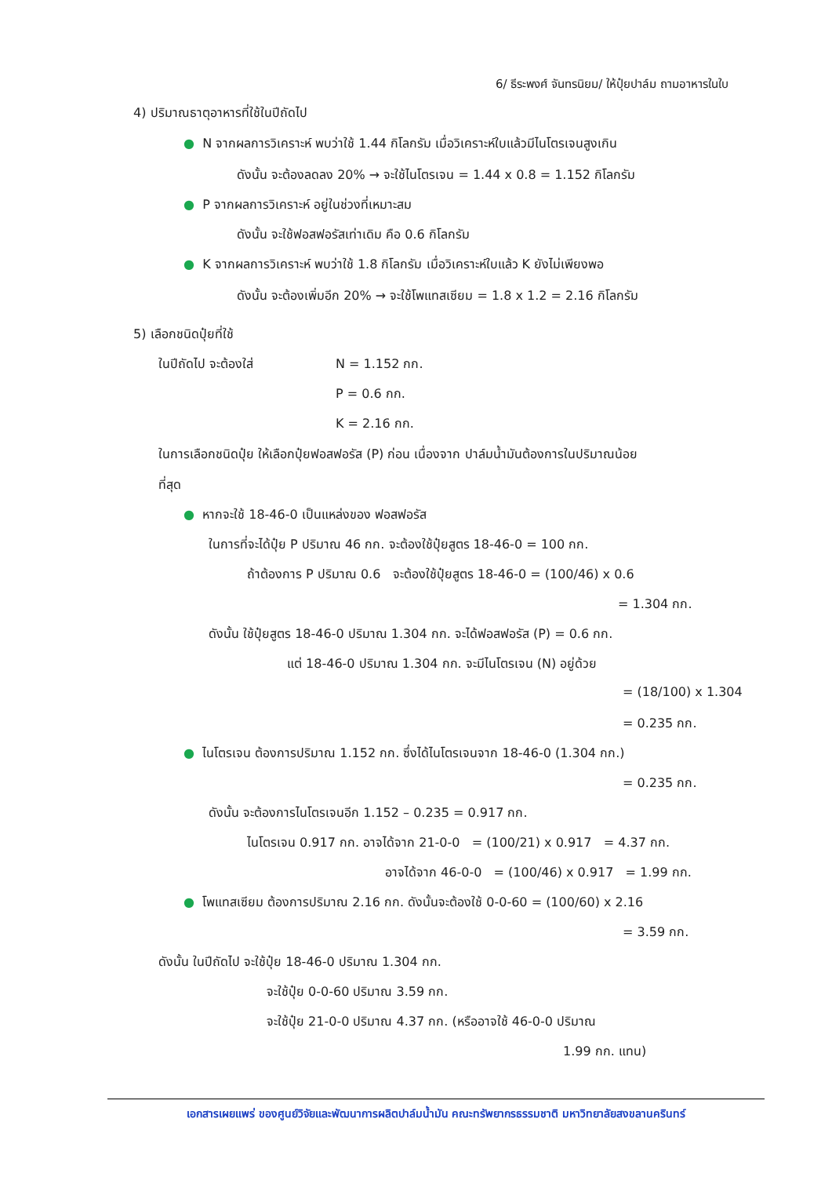6/ ธีระพงศ์ จันทรนิยม/ ให้ปุ๋ยปาล์ม ถามอาหารในใบ
4) ปริมาณธาตุอาหารที่ใช้ในปีถัดไป
● N จากผลการวิเคราะห์ พบว่าใช้ 1.44 กิโลกรัม เมื่อวิเคราะห์ใบแล้วมีไนโตรเจนสูงเกิน
ดังนั้น จะต้องลดลง 20% → จะใช้ไนโตรเจน = 1.44 x 0.8 = 1.152 กิโลกรัม
● P จากผลการวิเคราะห์ อยู่ในช่วงที่เหมาะสม
ดังนั้น จะใช้ฟอสฟอรัสเท่าเดิม คือ 0.6 กิโลกรัม
● K จากผลการวิเคราะห์ พบว่าใช้ 1.8 กิโลกรัม เมื่อวิเคราะห์ใบแล้ว K ยังไม่เพียงพอ
ดังนั้น จะต้องเพิ่มอีก 20% → จะใช้โพแทสเซียม = 1.8 x 1.2 = 2.16 กิโลกรัม
5) เลือกชนิดปุ๋ยที่ใช้
ในปีถัดไป จะต้องใส่ N = 1.152 กก.
P = 0.6 กก.
K = 2.16 กก.
ในการเลือกชนิดปุ๋ย ให้เลือกปุ๋ยฟอสฟอรัส (P) ก่อน เนื่องจาก ปาล์มน้ำมันต้องการในปริมาณน้อย
ที่สุด
● หากจะใช้ 18-46-0 เป็นแหล่งของ ฟอสฟอรัส
ในการที่จะได้ปุ๋ย P ปริมาณ 46 กก. จะต้องใช้ปุ๋ยสูตร 18-46-0 = 100 กก.
ถ้าต้องการ P ปริมาณ 0.6 จะต้องใช้ปุ๋ยสูตร 18-46-0 = (100/46) x 0.6
= 1.304 กก.
ดังนั้น ใช้ปุ๋ยสูตร 18-46-0 ปริมาณ 1.304 กก. จะได้ฟอสฟอรัส (P) = 0.6 กก.
แต่ 18-46-0 ปริมาณ 1.304 กก. จะมีไนโตรเจน (N) อยู่ด้วย
= (18/100) x 1.304
= 0.235 กก.
● ไนโตรเจน ต้องการปริมาณ 1.152 กก. ซึ่งได้ไนโตรเจนจาก 18-46-0 (1.304 กก.)
= 0.235 กก.
ดังนั้น จะต้องการไนโตรเจนอีก 1.152 – 0.235 = 0.917 กก.
ไนโตรเจน 0.917 กก. อาจได้จาก 21-0-0 = (100/21) x 0.917 = 4.37 กก.
อาจได้จาก 46-0-0 = (100/46) x 0.917 = 1.99 กก.
● โพแทสเซียม ต้องการปริมาณ 2.16 กก. ดังนั้นจะต้องใช้ 0-0-60 = (100/60) x 2.16
= 3.59 กก.
ดังนั้น ในปีถัดไป จะใช้ปุ๋ย 18-46-0 ปริมาณ 1.304 กก.
จะใช้ปุ๋ย 0-0-60 ปริมาณ 3.59 กก.
จะใช้ปุ๋ย 21-0-0 ปริมาณ 4.37 กก. (หรืออาจใช้ 46-0-0 ปริมาณ
1.99 กก. แทน)
เอกสารเผยแพร่ ของศูนย์วิจัยและพัฒนาการผลิตปาล์มน้ำมัน คณะทรัพยากรธรรมชาติ มหาวิทยาลัยสงขลานครินทร์